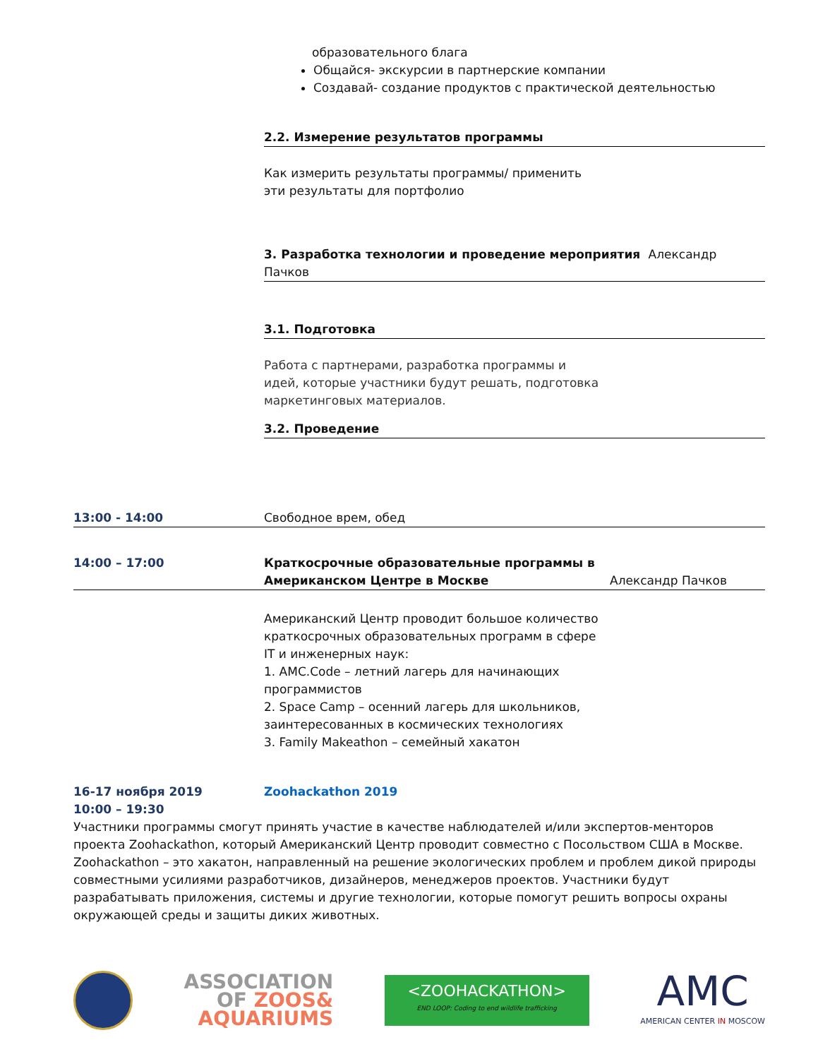образовательного блага
Общайся- экскурсии в партнерские компании
Создавай- создание продуктов с практической деятельностью
2.2. Измерение результатов программы
Как измерить результаты программы/ применить эти результаты для портфолио
3. Разработка технологии и проведение мероприятия Александр Пачков
3.1. Подготовка
Работа с партнерами, разработка программы и идей, которые участники будут решать, подготовка маркетинговых материалов.
3.2. Проведение
13:00 - 14:00 Свободное врем, обед
14:00 – 17:00 Краткосрочные образовательные программы в Американском Центре в Москве Александр Пачков
Американский Центр проводит большое количество краткосрочных образовательных программ в сфере IT и инженерных наук:
1. AMC.Code – летний лагерь для начинающих программистов
2. Space Camp – осенний лагерь для школьников, заинтересованных в космических технологиях
3. Family Makeathon – семейный хакатон
16-17 ноября 2019 Zoohackathon 2019
10:00 – 19:30
Участники программы смогут принять участие в качестве наблюдателей и/или экспертов-менторов проекта Zoohackathon, который Американский Центр проводит совместно с Посольством США в Москве. Zoohackathon – это хакатон, направленный на решение экологических проблем и проблем дикой природы совместными усилиями разработчиков, дизайнеров, менеджеров проектов. Участники будут разрабатывать приложения, системы и другие технологии, которые помогут решить вопросы охраны окружающей среды и защиты диких животных.
ASSOCIATION
OF ZOOS&
AQUARIUMS
<ZOOHACKATHON>
END LOOP: Coding to end wildlife trafficking
AMC
AMERICAN CENTER IN MOSCOW